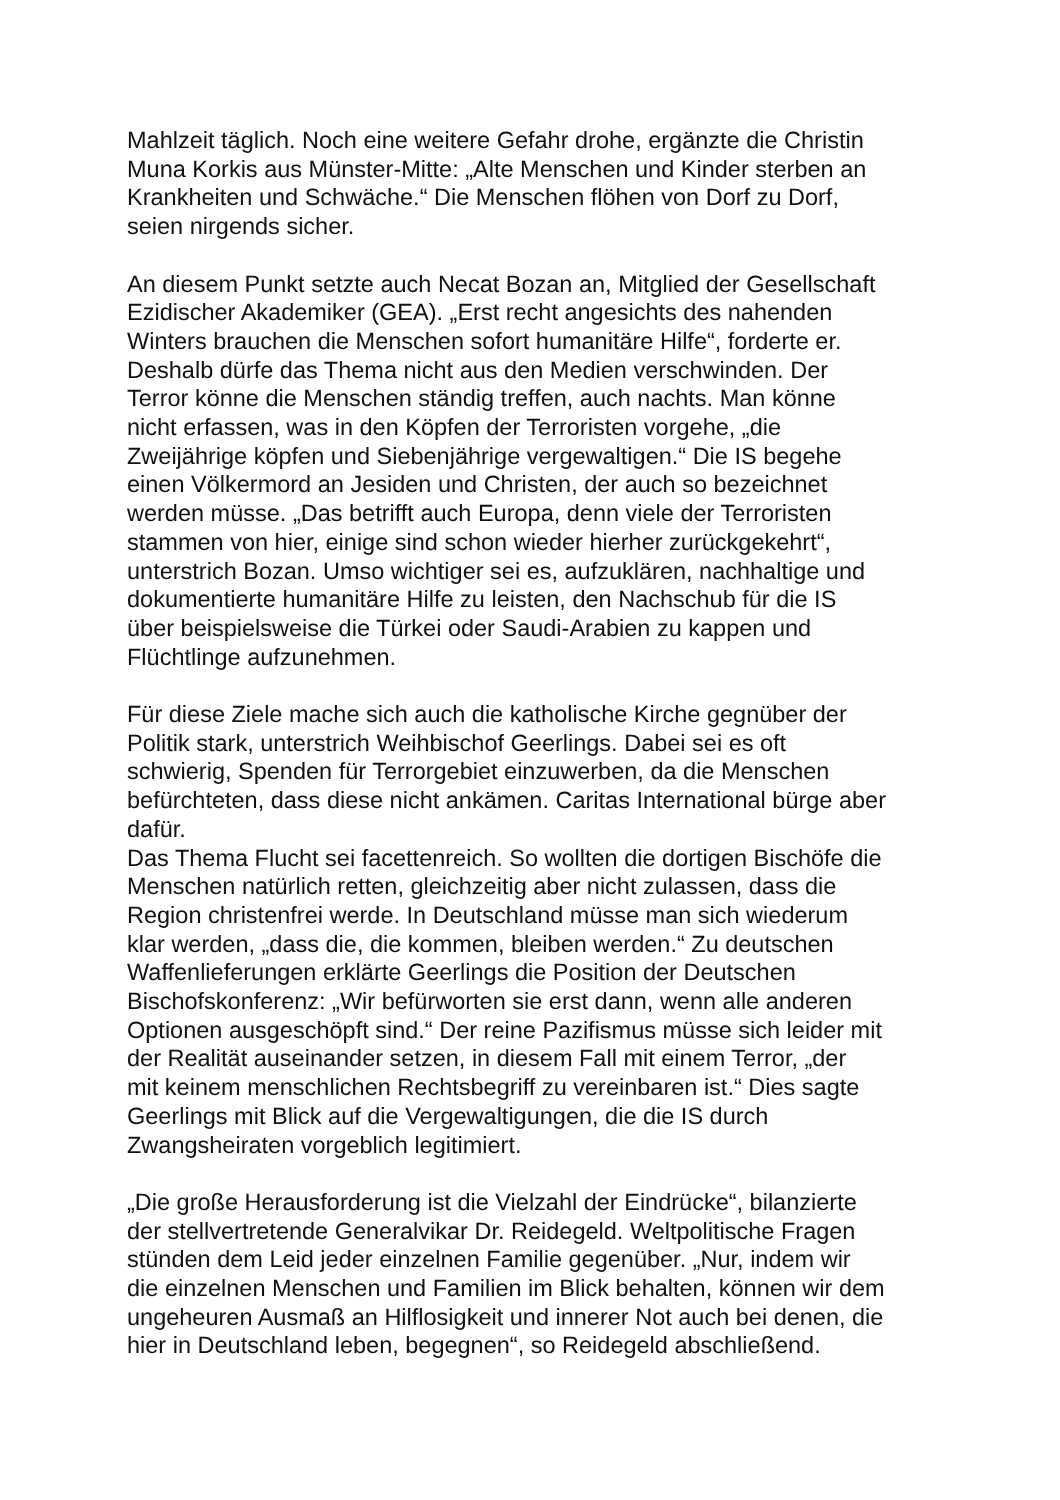Mahlzeit täglich. Noch eine weitere Gefahr drohe, ergänzte die Christin Muna Korkis aus Münster-Mitte: „Alte Menschen und Kinder sterben an Krankheiten und Schwäche.“ Die Menschen flöhen von Dorf zu Dorf, seien nirgends sicher.
An diesem Punkt setzte auch Necat Bozan an, Mitglied der Gesellschaft Ezidischer Akademiker (GEA). „Erst recht angesichts des nahenden Winters brauchen die Menschen sofort humanitäre Hilfe“, forderte er. Deshalb dürfe das Thema nicht aus den Medien verschwinden. Der Terror könne die Menschen ständig treffen, auch nachts. Man könne nicht erfassen, was in den Köpfen der Terroristen vorgehe, „die Zweijährige köpfen und Siebenjährige vergewaltigen.“ Die IS begehe einen Völkermord an Jesiden und Christen, der auch so bezeichnet werden müsse. „Das betrifft auch Europa, denn viele der Terroristen stammen von hier, einige sind schon wieder hierher zurückgekehrt“, unterstrich Bozan. Umso wichtiger sei es, aufzuklären, nachhaltige und dokumentierte humanitäre Hilfe zu leisten, den Nachschub für die IS über beispielsweise die Türkei oder Saudi-Arabien zu kappen und Flüchtlinge aufzunehmen.
Für diese Ziele mache sich auch die katholische Kirche gegnüber der Politik stark, unterstrich Weihbischof Geerlings. Dabei sei es oft schwierig, Spenden für Terrorgebiet einzuwerben, da die Menschen befürchteten, dass diese nicht ankämen. Caritas International bürge aber dafür.
Das Thema Flucht sei facettenreich. So wollten die dortigen Bischöfe die Menschen natürlich retten, gleichzeitig aber nicht zulassen, dass die Region christenfrei werde. In Deutschland müsse man sich wiederum klar werden, „dass die, die kommen, bleiben werden.“ Zu deutschen Waffenlieferungen erklärte Geerlings die Position der Deutschen Bischofskonferenz: „Wir befürworten sie erst dann, wenn alle anderen Optionen ausgeschöpft sind.“ Der reine Pazifismus müsse sich leider mit der Realität auseinander setzen, in diesem Fall mit einem Terror, „der mit keinem menschlichen Rechtsbegriff zu vereinbaren ist.“ Dies sagte Geerlings mit Blick auf die Vergewaltigungen, die die IS durch Zwangsheiraten vorgeblich legitimiert.
„Die große Herausforderung ist die Vielzahl der Eindrücke“, bilanzierte der stellvertretende Generalvikar Dr. Reidegeld. Weltpolitische Fragen stünden dem Leid jeder einzelnen Familie gegenüber. „Nur, indem wir die einzelnen Menschen und Familien im Blick behalten, können wir dem ungeheuren Ausmaß an Hilflosigkeit und innerer Not auch bei denen, die hier in Deutschland leben, begegnen“, so Reidegeld abschließend.